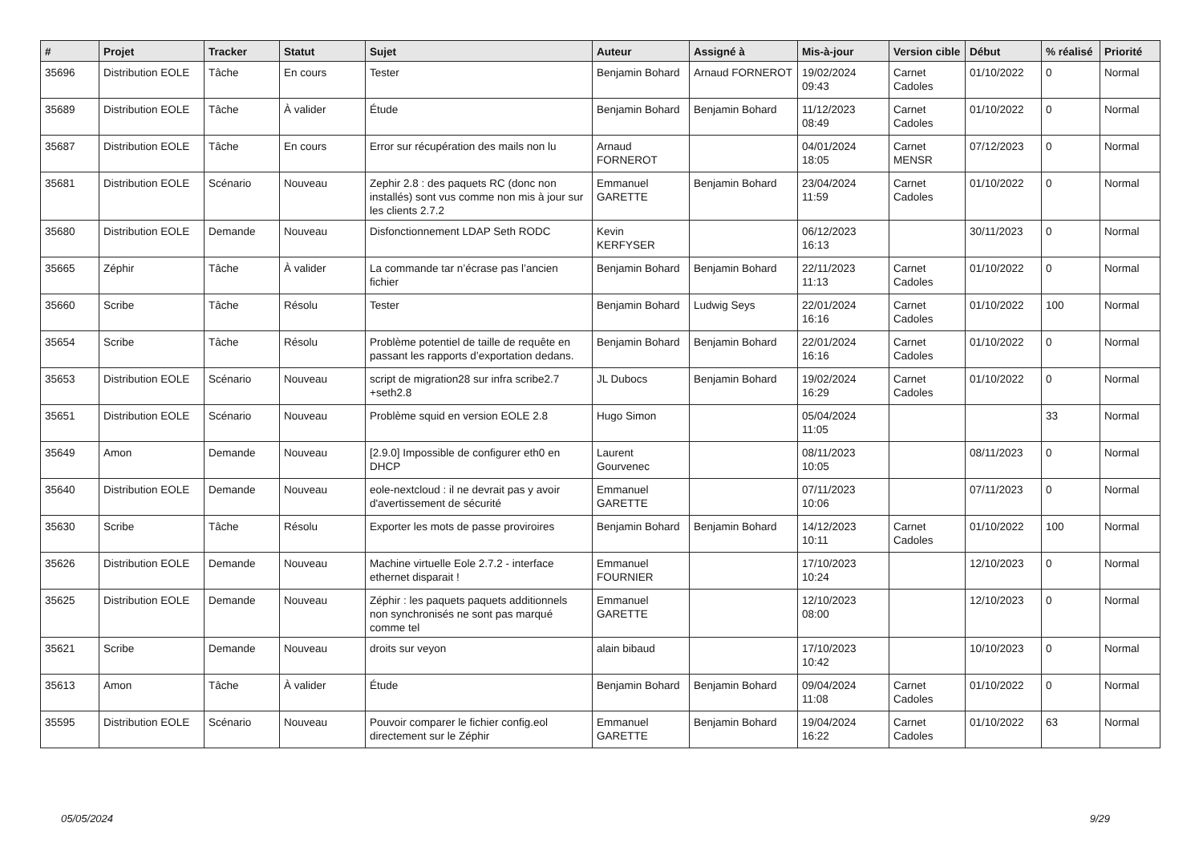| # | Projet | Tracker | Statut | Sujet | Auteur | Assigné à | Mis-à-jour | Version cible | Début | % réalisé | Priorité |
| --- | --- | --- | --- | --- | --- | --- | --- | --- | --- | --- | --- |
| 35696 | Distribution EOLE | Tâche | En cours | Tester | Benjamin Bohard | Arnaud FORNEROT | 19/02/2024 09:43 | Carnet Cadoles | 01/10/2022 | 0 | Normal |
| 35689 | Distribution EOLE | Tâche | À valider | Étude | Benjamin Bohard | Benjamin Bohard | 11/12/2023 08:49 | Carnet Cadoles | 01/10/2022 | 0 | Normal |
| 35687 | Distribution EOLE | Tâche | En cours | Error sur récupération des mails non lu | Arnaud FORNEROT | | 04/01/2024 18:05 | Carnet MENSR | 07/12/2023 | 0 | Normal |
| 35681 | Distribution EOLE | Scénario | Nouveau | Zephir 2.8 : des paquets RC (donc non installés) sont vus comme non mis à jour sur les clients 2.7.2 | Emmanuel GARETTE | Benjamin Bohard | 23/04/2024 11:59 | Carnet Cadoles | 01/10/2022 | 0 | Normal |
| 35680 | Distribution EOLE | Demande | Nouveau | Disfonctionnement LDAP Seth RODC | Kevin KERFYSER | | 06/12/2023 16:13 | | 30/11/2023 | 0 | Normal |
| 35665 | Zéphir | Tâche | À valider | La commande tar n’écrase pas l’ancien fichier | Benjamin Bohard | Benjamin Bohard | 22/11/2023 11:13 | Carnet Cadoles | 01/10/2022 | 0 | Normal |
| 35660 | Scribe | Tâche | Résolu | Tester | Benjamin Bohard | Ludwig Seys | 22/01/2024 16:16 | Carnet Cadoles | 01/10/2022 | 100 | Normal |
| 35654 | Scribe | Tâche | Résolu | Problème potentiel de taille de requête en passant les rapports d’exportation dedans. | Benjamin Bohard | Benjamin Bohard | 22/01/2024 16:16 | Carnet Cadoles | 01/10/2022 | 0 | Normal |
| 35653 | Distribution EOLE | Scénario | Nouveau | script de migration28 sur infra scribe2.7 +seth2.8 | JL Dubocs | Benjamin Bohard | 19/02/2024 16:29 | Carnet Cadoles | 01/10/2022 | 0 | Normal |
| 35651 | Distribution EOLE | Scénario | Nouveau | Problème squid en version EOLE 2.8 | Hugo Simon | | 05/04/2024 11:05 | | | 33 | Normal |
| 35649 | Amon | Demande | Nouveau | [2.9.0] Impossible de configurer eth0 en DHCP | Laurent Gourvenec | | 08/11/2023 10:05 | | 08/11/2023 | 0 | Normal |
| 35640 | Distribution EOLE | Demande | Nouveau | eole-nextcloud : il ne devrait pas y avoir d'avertissement de sécurité | Emmanuel GARETTE | | 07/11/2023 10:06 | | 07/11/2023 | 0 | Normal |
| 35630 | Scribe | Tâche | Résolu | Exporter les mots de passe proviroires | Benjamin Bohard | Benjamin Bohard | 14/12/2023 10:11 | Carnet Cadoles | 01/10/2022 | 100 | Normal |
| 35626 | Distribution EOLE | Demande | Nouveau | Machine virtuelle Eole 2.7.2 - interface ethernet disparait ! | Emmanuel FOURNIER | | 17/10/2023 10:24 | | 12/10/2023 | 0 | Normal |
| 35625 | Distribution EOLE | Demande | Nouveau | Zéphir : les paquets paquets additionnels non synchronisés ne sont pas marqué comme tel | Emmanuel GARETTE | | 12/10/2023 08:00 | | 12/10/2023 | 0 | Normal |
| 35621 | Scribe | Demande | Nouveau | droits sur veyon | alain bibaud | | 17/10/2023 10:42 | | 10/10/2023 | 0 | Normal |
| 35613 | Amon | Tâche | À valider | Étude | Benjamin Bohard | Benjamin Bohard | 09/04/2024 11:08 | Carnet Cadoles | 01/10/2022 | 0 | Normal |
| 35595 | Distribution EOLE | Scénario | Nouveau | Pouvoir comparer le fichier config.eol directement sur le Zéphir | Emmanuel GARETTE | Benjamin Bohard | 19/04/2024 16:22 | Carnet Cadoles | 01/10/2022 | 63 | Normal |
05/05/2024 9/29